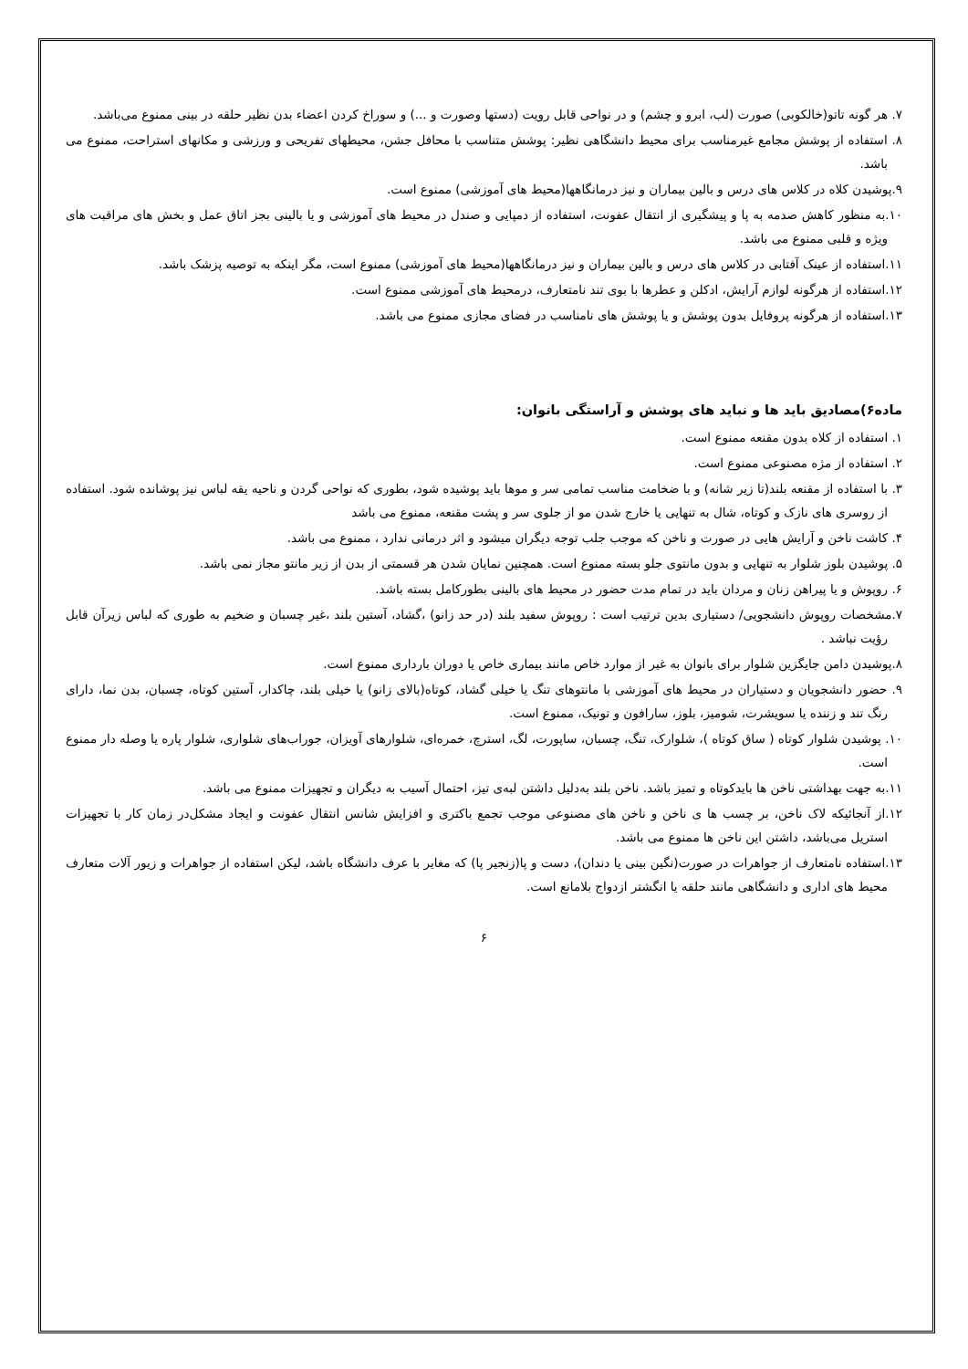۷. هر گونه تاتو(خالکوبی) صورت (لب، ابرو و چشم) و در نواحی قابل رویت (دستها وصورت و ...) و سوراخ کردن اعضاء بدن نظیر حلقه در بینی ممنوع می‌باشد.
۸. استفاده از پوشش مجامع غیرمناسب برای محیط دانشگاهی نظیر: پوشش متناسب با محافل جشن، محیطهای تفریحی و ورزشی و مکانهای استراحت، ممنوع می باشد.
۹.پوشیدن کلاه در کلاس های درس و بالین بیماران و نیز درمانگاهها(محیط های آموزشی) ممنوع است.
۱۰.به منظور کاهش صدمه به پا و پیشگیری از انتقال عفونت، استفاده از دمپایی و صندل در محیط های آموزشی و یا بالینی بجز اتاق عمل و بخش های مراقبت های ویژه و قلبی ممنوع می باشد.
۱۱.استفاده از عینک آفتابی در کلاس های درس و بالین بیماران و نیز درمانگاهها(محیط های آموزشی) ممنوع است، مگر اینکه به توصیه پزشک باشد.
۱۲.استفاده از هرگونه لوازم آرایش، ادکلن و عطرها با بوی تند نامتعارف، درمحیط های آموزشی ممنوع است.
۱۳.استفاده از هرگونه پروفایل بدون پوشش و یا پوشش های نامناسب در فضای مجازی ممنوع می باشد.
ماده۶)مصادیق باید ها و نباید های پوشش و آراستگی بانوان:
۱. استفاده از کلاه بدون مقنعه ممنوع است.
۲. استفاده از مژه مصنوعی ممنوع است.
۳. با استفاده از مقنعه بلند(تا زیر شانه) و با ضخامت مناسب تمامی سر و موها باید پوشیده شود، بطوری که نواحی گردن و ناحیه یقه لباس نیز پوشانده شود. استفاده از روسری های نازک و کوتاه، شال به تنهایی یا خارج شدن مو از جلوی سر و پشت مقنعه، ممنوع می باشد
۴. کاشت ناخن و آرایش هایی در صورت و ناخن که موجب جلب توجه دیگران میشود و اثر درمانی ندارد ، ممنوع می باشد.
۵. پوشیدن بلوز شلوار به تنهایی و بدون مانتوی جلو بسته ممنوع است. همچنین نمایان شدن هر قسمتی از بدن از زیر مانتو مجاز نمی باشد.
۶. روپوش و یا پیراهن زنان و مردان باید در تمام مدت حضور در محیط های بالینی بطورکامل بسته باشد.
۷.مشخصات روپوش دانشجویی/ دستیاری بدین ترتیب است : روپوش سفید بلند (در حد زانو) ،گشاد، آستین بلند ،غیر چسبان و ضخیم به طوری که لباس زیرآن قابل رؤیت نباشد .
۸.پوشیدن دامن جایگزین شلوار برای بانوان به غیر از موارد خاص مانند بیماری خاص یا دوران بارداری ممنوع است.
۹. حضور دانشجویان و دستیاران در محیط های آموزشی با مانتوهای تنگ یا خیلی گشاد، کوتاه(بالای زانو) یا خیلی بلند، چاکدار، آستین کوتاه، چسبان، بدن نما، دارای رنگ تند و زننده یا سویشرت، شومیز، بلوز، سارافون و تونیک، ممنوع است.
۱۰. پوشیدن شلوار کوتاه ( ساق کوتاه )، شلوارک، تنگ، چسبان، ساپورت، لگ، استرچ، خمره‌ای، شلوارهای آویزان، جوراب‌های شلواری، شلوار پاره یا وصله دار ممنوع است.
۱۱.به جهت بهداشتی ناخن ها بایدکوتاه و تمیز باشد. ناخن بلند به‌دلیل داشتن لبه‌ی تیز، احتمال آسیب به دیگران و تجهیزات ممنوع می باشد.
۱۲.از آنجائیکه لاک ناخن، بر چسب ها ی ناخن و ناخن های مصنوعی موجب تجمع باکتری و افزایش شانس انتقال عفونت و ایجاد مشکل‌در زمان کار با تجهیزات استریل می‌باشد، داشتن این ناخن ها ممنوع می باشد.
۱۳.استفاده نامتعارف از جواهرات در صورت(نگین بینی یا دندان)، دست و پا(زنجیر پا) که مغایر با عرف دانشگاه باشد، لیکن استفاده از جواهرات و زیور آلات متعارف محیط های اداری و دانشگاهی مانند حلقه یا انگشتر ازدواج بلامانع است.
۶